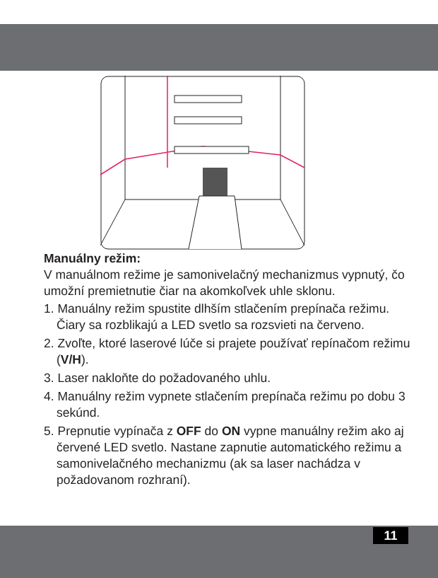Manuálny režim:
V manuálnom režime je samonivelačný mechanizmus vypnutý, čo umožní premietnutie čiar na akomkoľvek uhle sklonu.
1. Manuálny režim spustite dlhším stlačením prepínača režimu. Čiary sa rozblikajú a LED svetlo sa rozsvieti na červeno.
2. Zvoľte, ktoré laserové lúče si prajete používať repínačom režimu (V/H).
3. Laser nakloňte do požadovaného uhlu.
4. Manuálny režim vypnete stlačením prepínača režimu po dobu 3 sekúnd.
5. Prepnutie vypínača z OFF do ON vypne manuálny režim ako aj červené LED svetlo. Nastane zapnutie automatického režimu a samonivelačného mechanizmu (ak sa laser nachádza v požadovanom rozhraní).
11